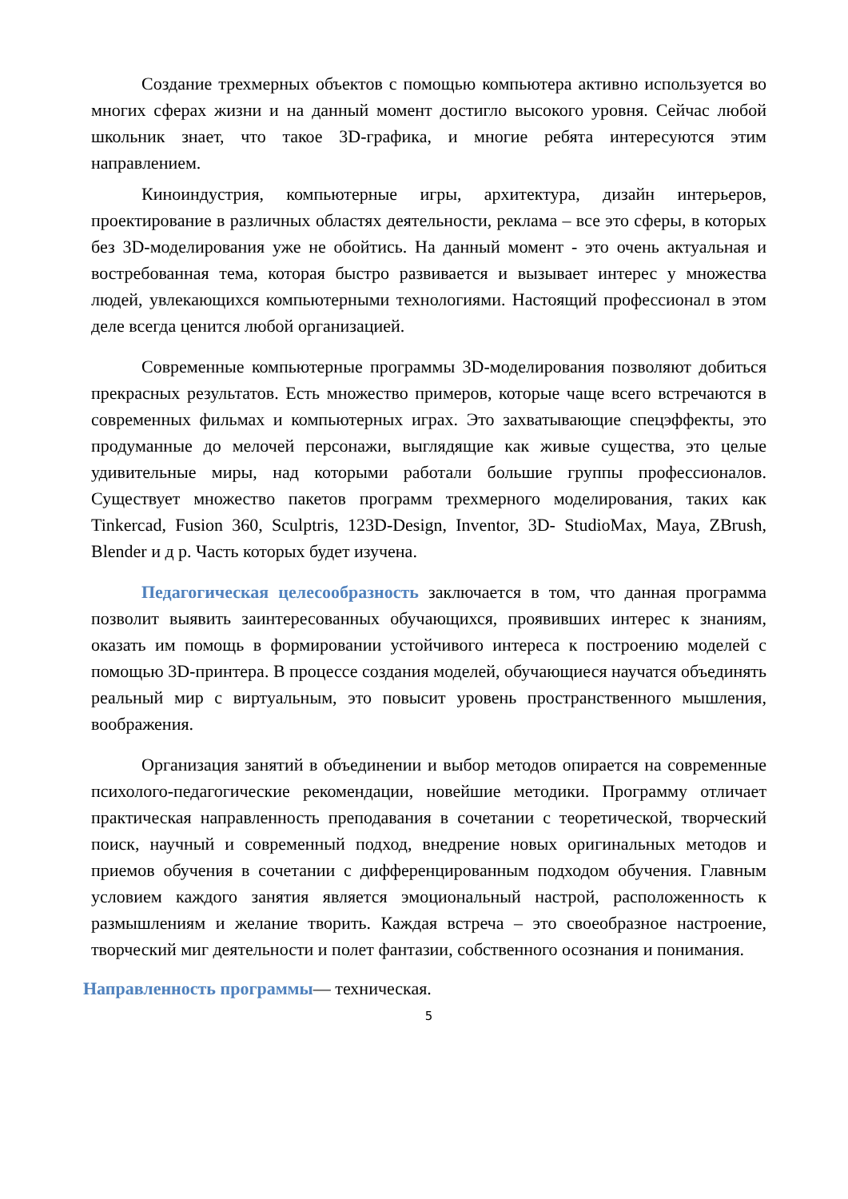Создание трехмерных объектов с помощью компьютера активно используется во многих сферах жизни и на данный момент достигло высокого уровня. Сейчас любой школьник знает, что такое 3D-графика, и многие ребята интересуются этим направлением.
Киноиндустрия, компьютерные игры, архитектура, дизайн интерьеров, проектирование в различных областях деятельности, реклама – все это сферы, в которых без 3D-моделирования уже не обойтись. На данный момент - это очень актуальная и востребованная тема, которая быстро развивается и вызывает интерес у множества людей, увлекающихся компьютерными технологиями. Настоящий профессионал в этом деле всегда ценится любой организацией.
Современные компьютерные программы 3D-моделирования позволяют добиться прекрасных результатов. Есть множество примеров, которые чаще всего встречаются в современных фильмах и компьютерных играх. Это захватывающие спецэффекты, это продуманные до мелочей персонажи, выглядящие как живые существа, это целые удивительные миры, над которыми работали большие группы профессионалов. Существует множество пакетов программ трехмерного моделирования, таких как Tinkercad, Fusion 360, Sculptris, 123D-Design, Inventor, 3D- StudioMax, Maya, ZBrush, Blender и д р. Часть которых будет изучена.
Педагогическая целесообразность заключается в том, что данная программа позволит выявить заинтересованных обучающихся, проявивших интерес к знаниям, оказать им помощь в формировании устойчивого интереса к построению моделей с помощью 3D-принтера. В процессе создания моделей, обучающиеся научатся объединять реальный мир с виртуальным, это повысит уровень пространственного мышления, воображения.
Организация занятий в объединении и выбор методов опирается на современные психолого-педагогические рекомендации, новейшие методики. Программу отличает практическая направленность преподавания в сочетании с теоретической, творческий поиск, научный и современный подход, внедрение новых оригинальных методов и приемов обучения в сочетании с дифференцированным подходом обучения. Главным условием каждого занятия является эмоциональный настрой, расположенность к размышлениям и желание творить. Каждая встреча – это своеобразное настроение, творческий миг деятельности и полет фантазии, собственного осознания и понимания.
Направленность программы— техническая.
5